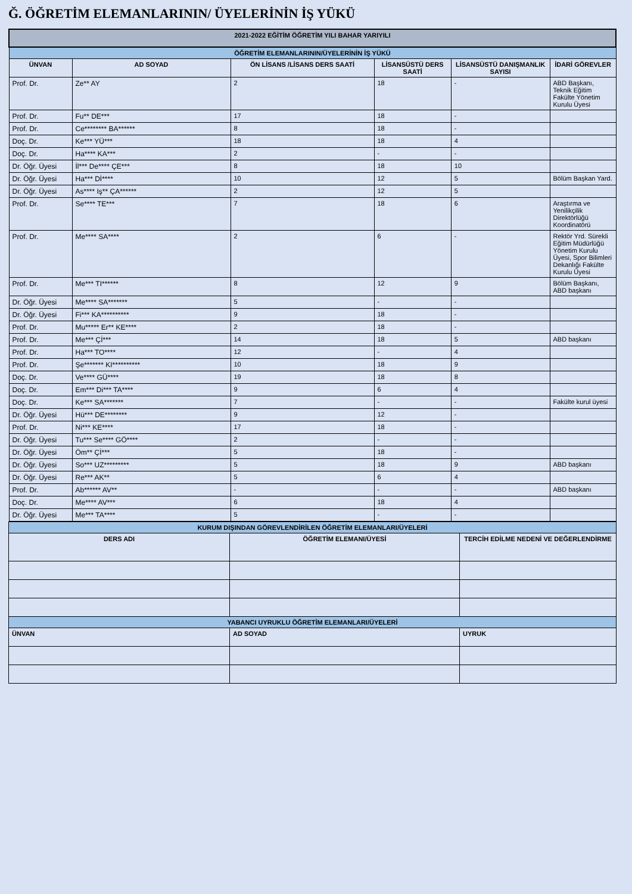Ğ. ÖĞRETİM ELEMANLARININ/ ÜYELERİNİN İŞ YÜKÜ
| 2021-2022 EĞİTİM ÖĞRETİM YILI BAHAR YARIYILI | | | | | |
| --- | --- | --- | --- | --- | --- |
| ÖĞRETİM ELEMANLARININ/ÜYELERİNİN İŞ YÜKÜ | | | | | |
| ÜNVAN | AD SOYAD | ÖN LİSANS /LİSANS DERS SAATİ | LİSANSÜSTÜ DERS SAATİ | LİSANSÜSTÜ DANIŞMANLIK SAYISI | İDARİ GÖREVLER |
| Prof. Dr. | Ze** AY | 2 | 18 | - | ABD Başkanı, Teknik Eğitim Fakülte Yönetim Kurulu Üyesi |
| Prof. Dr. | Fu** DE*** | 17 | 18 | - | |
| Prof. Dr. | Ce******** BA****** | 8 | 18 | - | |
| Doç. Dr. | Ke*** YÜ*** | 18 | 18 | 4 | |
| Doç. Dr. | Ha**** KA*** | 2 | - | - | |
| Dr. Öğr. Üyesi | İl*** De**** ÇE*** | 8 | 18 | 10 | |
| Dr. Öğr. Üyesi | Ha*** Dİ**** | 10 | 12 | 5 | Bölüm Başkan Yard. |
| Dr. Öğr. Üyesi | As**** Iş** ÇA****** | 2 | 12 | 5 | |
| Prof. Dr. | Se**** TE*** | 7 | 18 | 6 | Araştırma ve Yenilikçilik Direktörlüğü Koordinatörü |
| Prof. Dr. | Me**** SA**** | 2 | 6 | - | Rektör Yrd. Sürekli Eğitim Müdürlüğü Yönetim Kurulu Üyesi, Spor Bilimleri Dekanlığı Fakülte Kurulu Üyesi |
| Prof. Dr. | Me*** TI****** | 8 | 12 | 9 | Bölüm Başkanı, ABD başkanı |
| Dr. Öğr. Üyesi | Me**** SA******* | 5 | - | - | |
| Dr. Öğr. Üyesi | Fi*** KA********** | 9 | 18 | - | |
| Prof. Dr. | Mu***** Er** KE**** | 2 | 18 | - | |
| Prof. Dr. | Me*** Çİ*** | 14 | 18 | 5 | ABD başkanı |
| Prof. Dr. | Ha*** TO**** | 12 | - | 4 | |
| Prof. Dr. | Şe******* KI********** | 10 | 18 | 9 | |
| Doç. Dr. | Ve**** GÜ**** | 19 | 18 | 8 | |
| Doç. Dr. | Em*** Di*** TA**** | 9 | 6 | 4 | |
| Doç. Dr. | Ke*** SA******* | 7 | - | - | Fakülte kurul üyesi |
| Dr. Öğr. Üyesi | Hü*** DE******** | 9 | 12 | - | |
| Prof. Dr. | Ni*** KE**** | 17 | 18 | - | |
| Dr. Öğr. Üyesi | Tu*** Se**** GÖ**** | 2 | - | - | |
| Dr. Öğr. Üyesi | Öm** Çİ*** | 5 | 18 | - | |
| Dr. Öğr. Üyesi | So*** UZ********* | 5 | 18 | 9 | ABD başkanı |
| Dr. Öğr. Üyesi | Re*** AK** | 5 | 6 | 4 | |
| Prof. Dr. | Ab****** AV** | - | - | - | ABD başkanı |
| Doç. Dr. | Me**** AV*** | 6 | 18 | 4 | |
| Dr. Öğr. Üyesi | Me*** TA**** | 5 | - | - | |
| KURUM DIŞINDAN GÖREVLENDİRİLEN ÖĞRETİM ELEMANLARI/ÜYELERİ | | |
| --- | --- | --- |
| DERS ADI | ÖĞRETİM ELEMANI/ÜYESİ | TERCİH EDİLME NEDENİ VE DEĞERLENDİRME |
| YABANCI UYRUKLU ÖĞRETİM ELEMANLARI/ÜYELERİ | | |
| ÜNVAN | AD SOYAD | UYRUK |